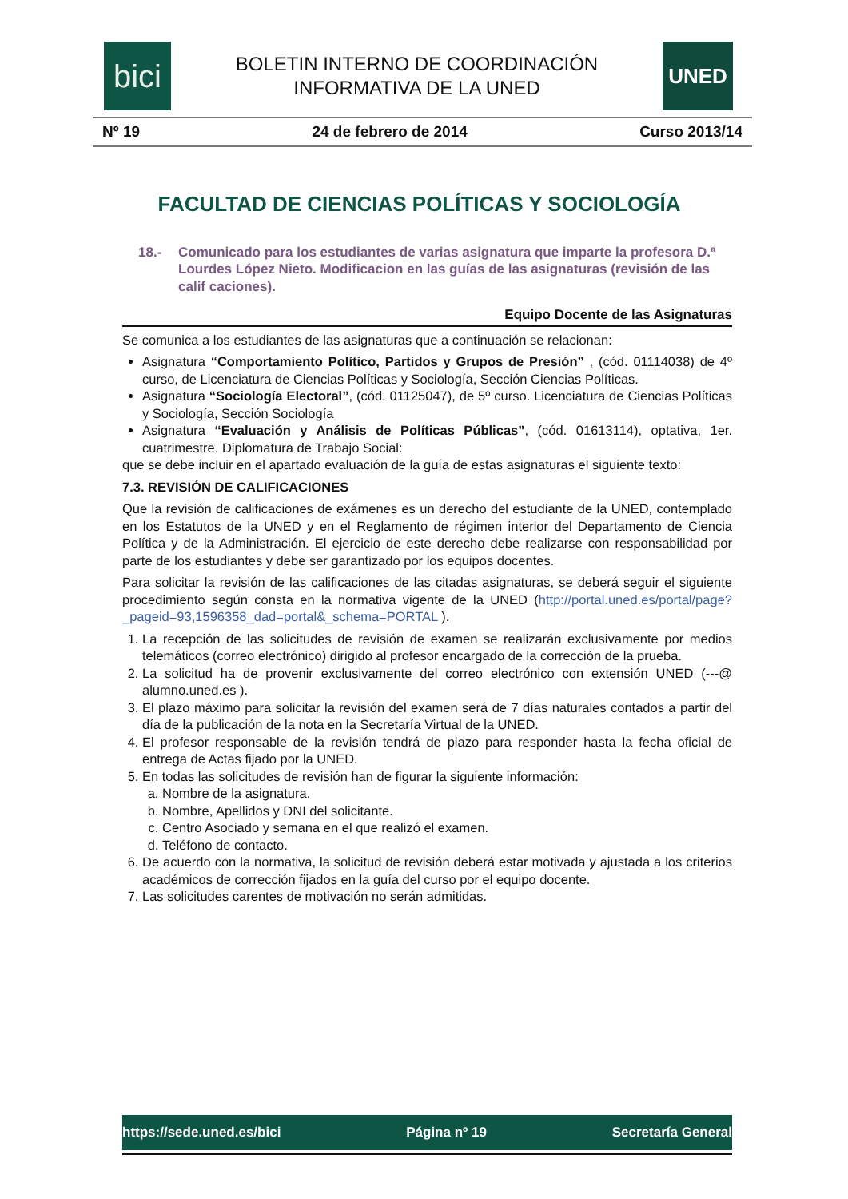bici
BOLETIN INTERNO DE COORDINACIÓN
INFORMATIVA DE LA UNED
UNED
Nº 19 24 de febrero de 2014 Curso 2013/14
FACULTAD DE CIENCIAS POLÍTICAS Y SOCIOLOGÍA
18.- Comunicado para los estudiantes de varias asignatura que imparte la profesora D.ª Lourdes López Nieto. Modificacion en las guías de las asignaturas (revisión de las calif caciones).
Equipo Docente de las Asignaturas
Se comunica a los estudiantes de las asignaturas que a continuación se relacionan:
Asignatura “Comportamiento Político, Partidos y Grupos de Presión” , (cód. 01114038) de 4º curso, de Licenciatura de Ciencias Políticas y Sociología, Sección Ciencias Políticas.
Asignatura “Sociología Electoral”, (cód. 01125047), de 5º curso. Licenciatura de Ciencias Políticas y Sociología, Sección Sociología
Asignatura “Evaluación y Análisis de Políticas Públicas”, (cód. 01613114), optativa, 1er. cuatrimestre. Diplomatura de Trabajo Social:
que se debe incluir en el apartado evaluación de la guía de estas asignaturas el siguiente texto:
7.3. REVISIÓN DE CALIFICACIONES
Que la revisión de calificaciones de exámenes es un derecho del estudiante de la UNED, contemplado en los Estatutos de la UNED y en el Reglamento de régimen interior del Departamento de Ciencia Política y de la Administración. El ejercicio de este derecho debe realizarse con responsabilidad por parte de los estudiantes y debe ser garantizado por los equipos docentes.
Para solicitar la revisión de las calificaciones de las citadas asignaturas, se deberá seguir el siguiente procedimiento según consta en la normativa vigente de la UNED (http://portal.uned.es/portal/page?_pageid=93,1596358_dad=portal&_schema=PORTAL ).
1. La recepción de las solicitudes de revisión de examen se realizarán exclusivamente por medios telemáticos (correo electrónico) dirigido al profesor encargado de la corrección de la prueba.
2. La solicitud ha de provenir exclusivamente del correo electrónico con extensión UNED (---@ alumno.uned.es ).
3. El plazo máximo para solicitar la revisión del examen será de 7 días naturales contados a partir del día de la publicación de la nota en la Secretaría Virtual de la UNED.
4. El profesor responsable de la revisión tendrá de plazo para responder hasta la fecha oficial de entrega de Actas fijado por la UNED.
5. En todas las solicitudes de revisión han de figurar la siguiente información:
a. Nombre de la asignatura.
b. Nombre, Apellidos y DNI del solicitante.
c. Centro Asociado y semana en el que realizó el examen.
d. Teléfono de contacto.
6. De acuerdo con la normativa, la solicitud de revisión deberá estar motivada y ajustada a los criterios académicos de corrección fijados en la guía del curso por el equipo docente.
7. Las solicitudes carentes de motivación no serán admitidas.
https://sede.uned.es/bici Página nº 19 Secretaría General